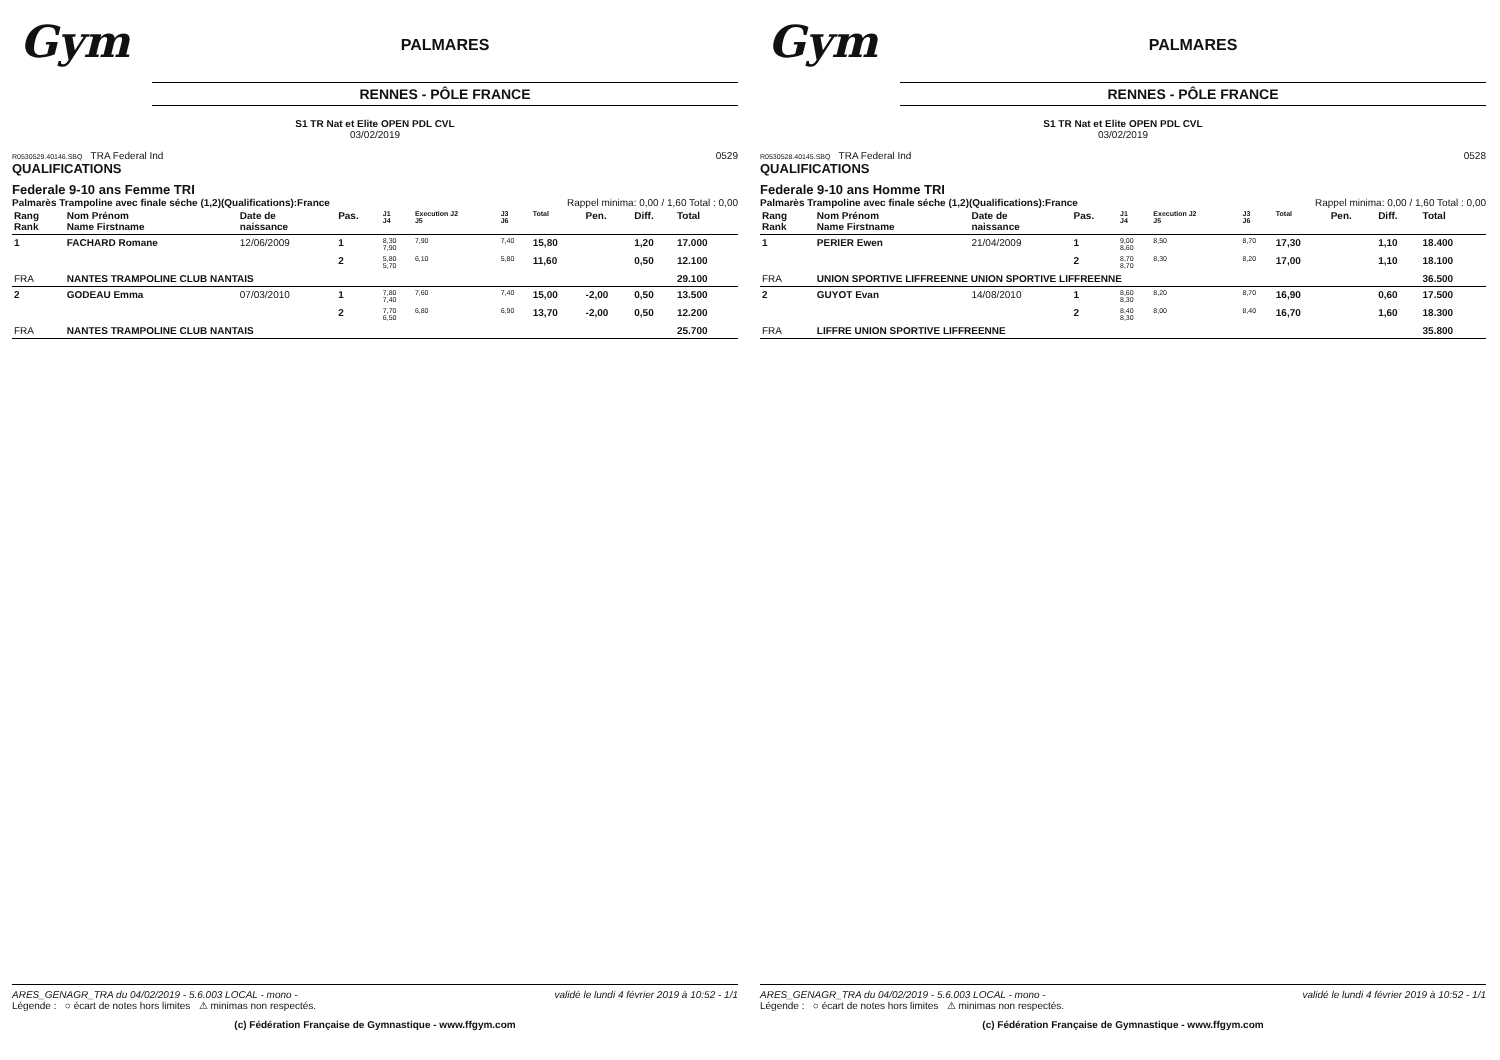Gym
PALMARES
RENNES - PÔLE FRANCE
S1 TR Nat et Elite OPEN PDL CVL
03/02/2019
R0530529.40146.SBQ TRA Federal Ind 0529
QUALIFICATIONS
Federale 9-10 ans Femme TRI
Palmarès Trampoline avec finale séche (1,2)(Qualifications):France Rappel minima: 0,00 / 1,60 Total : 0,00
| Rang Rank | Nom Prénom Name Firstname | Date de naissance | Pas. | J1 J4 | Execution J2 J5 | J3 J6 | Total | Pen. | Diff. | Total |
| --- | --- | --- | --- | --- | --- | --- | --- | --- | --- | --- |
| 1 | FACHARD Romane | 12/06/2009 | 1 | 8,30 7,90 | 7,90 | 7,40 | 15,80 | | 1,20 | 17.000 |
| | | | 2 | 5,80 5,70 | 6,10 | 5,80 | 11,60 | | 0,50 | 12.100 |
| FRA | NANTES TRAMPOLINE CLUB NANTAIS | | | | | | | | | 29.100 |
| 2 | GODEAU Emma | 07/03/2010 | 1 | 7,80 7,40 | 7,60 | 7,40 | 15,00 | -2,00 | 0,50 | 13.500 |
| | | | 2 | 7,70 6,50 | 6,80 | 6,90 | 13,70 | -2,00 | 0,50 | 12.200 |
| FRA | NANTES TRAMPOLINE CLUB NANTAIS | | | | | | | | | 25.700 |
ARES_GENAGR_TRA du 04/02/2019 - 5.6.003 LOCAL - mono - validé le lundi 4 février 2019 à 10:52 - 1/1
Légende : ○ écart de notes hors limites ⚠ minimas non respectés.
(c) Fédération Française de Gymnastique - www.ffgym.com
Gym
PALMARES
RENNES - PÔLE FRANCE
S1 TR Nat et Elite OPEN PDL CVL
03/02/2019
R0530528.40145.SBQ TRA Federal Ind 0528
QUALIFICATIONS
Federale 9-10 ans Homme TRI
Palmarès Trampoline avec finale séche (1,2)(Qualifications):France Rappel minima: 0,00 / 1,60 Total : 0,00
| Rang Rank | Nom Prénom Name Firstname | Date de naissance | Pas. | J1 J4 | Execution J2 J5 | J3 J6 | Total | Pen. | Diff. | Total |
| --- | --- | --- | --- | --- | --- | --- | --- | --- | --- | --- |
| 1 | PERIER Ewen | 21/04/2009 | 1 | 9,00 8,60 | 8,50 | 8,70 | 17,30 | | 1,10 | 18.400 |
| | | | 2 | 8,70 8,70 | 8,30 | 8,20 | 17,00 | | 1,10 | 18.100 |
| FRA | UNION SPORTIVE LIFFREENNE UNION SPORTIVE LIFFREENNE | | | | | | | | | 36.500 |
| 2 | GUYOT Evan | 14/08/2010 | 1 | 8,60 8,30 | 8,20 | 8,70 | 16,90 | | 0,60 | 17.500 |
| | | | 2 | 8,40 8,30 | 8,00 | 8,40 | 16,70 | | 1,60 | 18.300 |
| FRA | LIFFRE UNION SPORTIVE LIFFREENNE | | | | | | | | | 35.800 |
ARES_GENAGR_TRA du 04/02/2019 - 5.6.003 LOCAL - mono - validé le lundi 4 février 2019 à 10:52 - 1/1
Légende : ○ écart de notes hors limites ⚠ minimas non respectés.
(c) Fédération Française de Gymnastique - www.ffgym.com